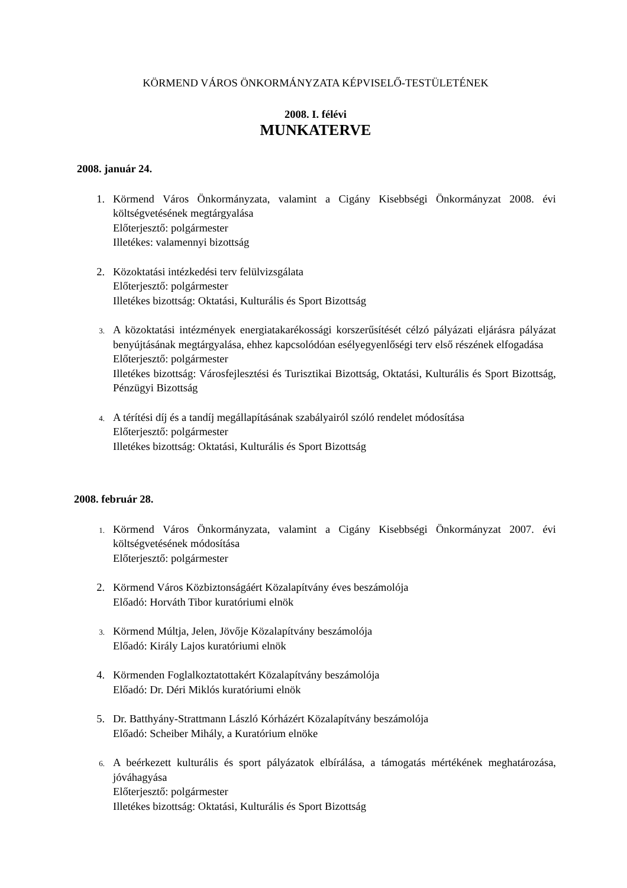KÖRMEND VÁROS ÖNKORMÁNYZATA KÉPVISELŐ-TESTÜLETÉNEK
2008. I. félévi
MUNKATERVE
2008. január 24.
1. Körmend Város Önkormányzata, valamint a Cigány Kisebbségi Önkormányzat 2008. évi költségvetésének megtárgyalása
Előterjesztő: polgármester
Illetékes: valamennyi bizottság
2. Közoktatási intézkedési terv felülvizsgálata
Előterjesztő: polgármester
Illetékes bizottság: Oktatási, Kulturális és Sport Bizottság
3.
A közoktatási intézmények energiatakarékossági korszerűsítését célzó pályázati eljárásra pályázat benyújtásának megtárgyalása, ehhez kapcsolódóan esélyegyenlőségi terv első részének elfogadása
Előterjesztő: polgármester
Illetékes bizottság: Városfejlesztési és Turisztikai Bizottság, Oktatási, Kulturális és Sport Bizottság, Pénzügyi Bizottság
4.
A térítési díj és a tandíj megállapításának szabályairól szóló rendelet módosítása
Előterjesztő: polgármester
Illetékes bizottság: Oktatási, Kulturális és Sport Bizottság
2008. február 28.
1.
Körmend Város Önkormányzata, valamint a Cigány Kisebbségi Önkormányzat 2007. évi költségvetésének módosítása
Előterjesztő: polgármester
2. Körmend Város Közbiztonságáért Közalapítvány éves beszámolója
Előadó: Horváth Tibor kuratóriumi elnök
3.
Körmend Múltja, Jelen, Jövője Közalapítvány beszámolója
Előadó: Király Lajos kuratóriumi elnök
4. Körmenden Foglalkoztatottakért Közalapítvány beszámolója
Előadó: Dr. Déri Miklós kuratóriumi elnök
5. Dr. Batthyány-Strattmann László Kórházért Közalapítvány beszámolója
Előadó: Scheiber Mihály, a Kuratórium elnöke
6.
A beérkezett kulturális és sport pályázatok elbírálása, a támogatás mértékének meghatározása, jóváhagyása
Előterjesztő: polgármester
Illetékes bizottság: Oktatási, Kulturális és Sport Bizottság